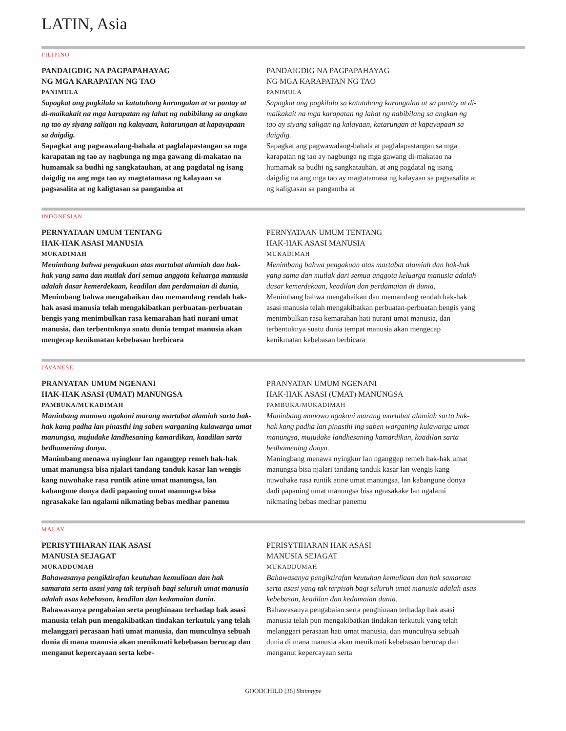LATIN, Asia
FILIPINO
PANDAIGDIG NA PAGPAPAHAYAG
NG MGA KARAPATAN NG TAO
PANIMULA
Sapagkat ang pagkilala sa katutubong karangalan at sa pantay at di-maikakait na mga karapatan ng lahat ng nabibilang sa angkan ng tao ay siyang saligan ng kalayaan, katarungan at kapayapaan sa daigdig.
Sapagkat ang pagwawalang-bahala at paglalapastangan sa mga karapatan ng tao ay nagbunga ng mga gawang di-makatao na humamak sa budhi ng sangkatauhan, at ang pagdatal ng isang daigdig na ang mga tao ay magtatamasa ng kalayaan sa pagsasalita at ng kaligtasan sa pangamba at
PANDAIGDIG NA PAGPAPAHAYAG
NG MGA KARAPATAN NG TAO
PANIMULA
Sapagkat ang pagkilala sa katutubong karangalan at sa pantay at di-maikakait na mga karapatan ng lahat ng nabibilang sa angkan ng tao ay siyang saligan ng kalayaan, katarungan at kapayapaan sa daigdig.
Sapagkat ang pagwawalang-bahala at paglalapastangan sa mga karapatan ng tao ay nagbunga ng mga gawang di-makatao na humamak sa budhi ng sangkatauhan, at ang pagdatal ng isang daigdig na ang mga tao ay magtatamasa ng kalayaan sa pagsasalita at ng kaligtasan sa pangamba at
INDONESIAN
PERNYATAAN UMUM TENTANG
HAK-HAK ASASI MANUSIA
MUKADIMAH
Menimbang bahwa pengakuan atas martabat alamiah dan hak-hak yang sama dan mutlak dari semua anggota keluarga manusia adalah dasar kemerdekaan, keadilan dan perdamaian di dunia,
Menimbang bahwa mengabaikan dan memandang rendah hak-hak asasi manusia telah mengakibatkan perbuatan-perbuatan bengis yang menimbulkan rasa kemarahan hati nurani umat manusia, dan terbentuknya suatu dunia tempat manusia akan mengecap kenikmatan kebebasan berbicara
PERNYATAAN UMUM TENTANG
HAK-HAK ASASI MANUSIA
MUKADIMAH
Menimbang bahwa pengakuan atas martabat alamiah dan hak-hak yang sama dan mutlak dari semua anggota keluarga manusia adalah dasar kemerdekaan, keadilan dan perdamaian di dunia,
Menimbang bahwa mengabaikan dan memandang rendah hak-hak asasi manusia telah mengakibatkan perbuatan-perbuatan bengis yang menimbulkan rasa kemarahan hati nurani umat manusia, dan terbentuknya suatu dunia tempat manusia akan mengecap kenikmatan kebebasan berbicara
JAVANESE
PRANYATAN UMUM NGENANI
HAK-HAK ASASI (UMAT) MANUNGSA
PAMBUKA/MUKADIMAH
Maninbang manowo ngakoni marang martabat alamiah sarta hak-hak kang padha lan pinasthi ing saben warganing kulawarga umat manungsa, mujudake landhesaning kamardikan, kaadilan sarta bedhamening donya.
Manimbang menawa nyingkur lan nganggep remeh hak-hak umat manungsa bisa njalari tandang tanduk kasar lan wengis kang nuwuhake rasa runtik atine umat manungsa, lan kabangune donya dadi papaning umat manungsa bisa ngrasakake lan ngalami nikmating bebas medhar panemu
PRANYATAN UMUM NGENANI
HAK-HAK ASASI (UMAT) MANUNGSA
PAMBUKA/MUKADIMAH
Maninbang manowo ngakoni marang martabat alamiah sarta hak-hak kang padha lan pinasthi ing saben warganing kulawarga umat manungsa, mujudake landhesaning kamardikan, kaadilan sarta bedhamening donya.
Maningbang menawa nyingkur lan nganggep remeh hak-hak umat manungsa bisa njalari tandang tanduk kasar lan wengis kang nuwuhake rasa runtik atine umat manungsa, lan kabangune donya dadi papaning umat manungsa bisa ngrasakake lan ngalami nikmating bebas medhar panemu
MALAY
PERISYTIHARAN HAK ASASI
MANUSIA SEJAGAT
MUKADDUMAH
Bahawasanya pengiktirafan keutuhan kemuliaan dan hak samarata serta asasi yang tak terpisah bagi seluruh umat manusia adalah asas kebebasan, keadilan dan kedamaian dunia.
Bahawasanya pengabaian serta penghinaan terhadap hak asasi manusia telah pun mengakibatkan tindakan terkutuk yang telah melanggari perasaan hati umat manusia, dan munculnya sebuah dunia di mana manusia akan menikmati kebebasan berucap dan menganut kepercayaan serta kebe-
PERISYTIHARAN HAK ASASI
MANUSIA SEJAGAT
MUKADDUMAH
Bahawasanya pengiktirafan keutuhan kemuliaan dan hak samarata serta asasi yang tak terpisah bagi seluruh umat manusia adalah asas kebebasan, keadilan dan kedamaian dunia.
Bahawasanya pengabaian serta penghinaan terhadap hak asasi manusia telah pun mengakibatkan tindakan terkutuk yang telah melanggari perasaan hati umat manusia, dan munculnya sebuah dunia di mana manusia akan menikmati kebebasan berucap dan menganut kepercayaan serta
GOODCHILD [36] Shinntype